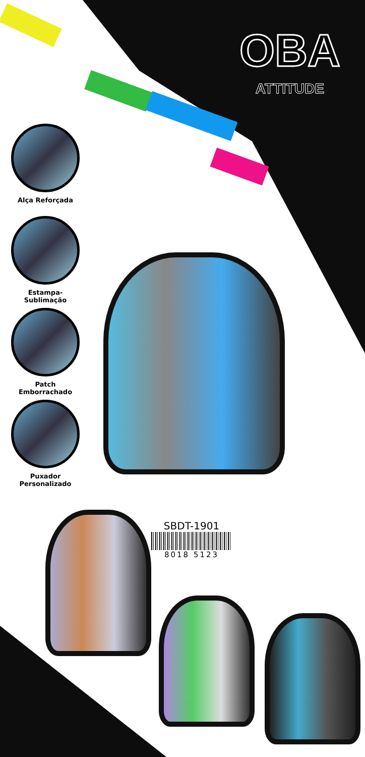OBA
ATTITUDE
Alça Reforçada
Estampa-Sublimação
Patch
Emborrachado
Puxador
Personalizado
SBDT-1901
8018 5123